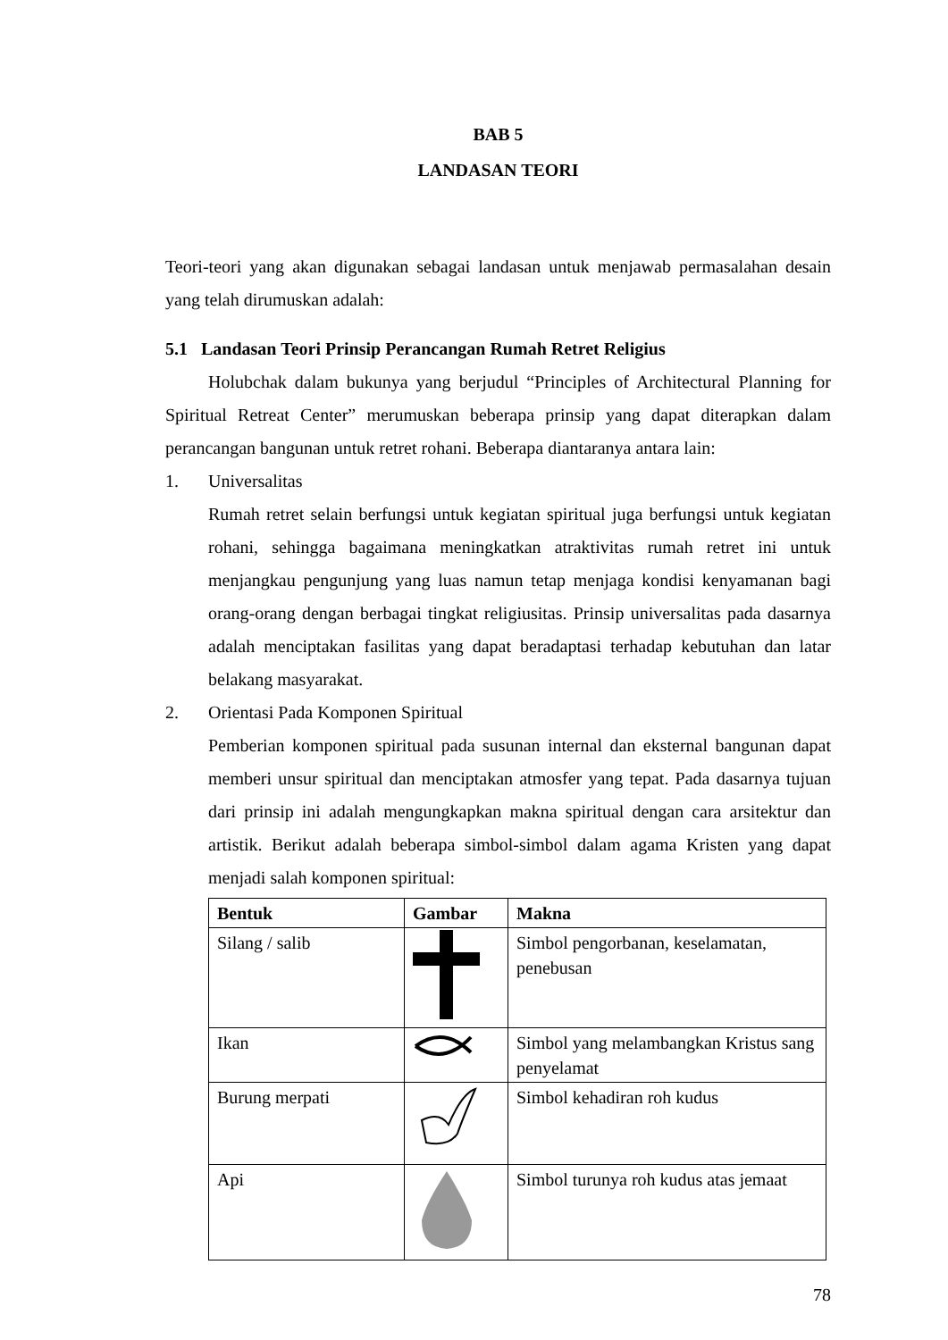BAB 5
LANDASAN TEORI
Teori-teori yang akan digunakan sebagai landasan untuk menjawab permasalahan desain yang telah dirumuskan adalah:
5.1 Landasan Teori Prinsip Perancangan Rumah Retret Religius
Holubchak dalam bukunya yang berjudul “Principles of Architectural Planning for Spiritual Retreat Center” merumuskan beberapa prinsip yang dapat diterapkan dalam perancangan bangunan untuk retret rohani. Beberapa diantaranya antara lain:
1. Universalitas
Rumah retret selain berfungsi untuk kegiatan spiritual juga berfungsi untuk kegiatan rohani, sehingga bagaimana meningkatkan atraktivitas rumah retret ini untuk menjangkau pengunjung yang luas namun tetap menjaga kondisi kenyamanan bagi orang-orang dengan berbagai tingkat religiusitas. Prinsip universalitas pada dasarnya adalah menciptakan fasilitas yang dapat beradaptasi terhadap kebutuhan dan latar belakang masyarakat.
2. Orientasi Pada Komponen Spiritual
Pemberian komponen spiritual pada susunan internal dan eksternal bangunan dapat memberi unsur spiritual dan menciptakan atmosfer yang tepat. Pada dasarnya tujuan dari prinsip ini adalah mengungkapkan makna spiritual dengan cara arsitektur dan artistik. Berikut adalah beberapa simbol-simbol dalam agama Kristen yang dapat menjadi salah komponen spiritual:
| Bentuk | Gambar | Makna |
| --- | --- | --- |
| Silang / salib | | Simbol pengorbanan, keselamatan, penebusan |
| Ikan | | Simbol yang melambangkan Kristus sang penyelamat |
| Burung merpati | | Simbol kehadiran roh kudus |
| Api | | Simbol turunya roh kudus atas jemaat |
78